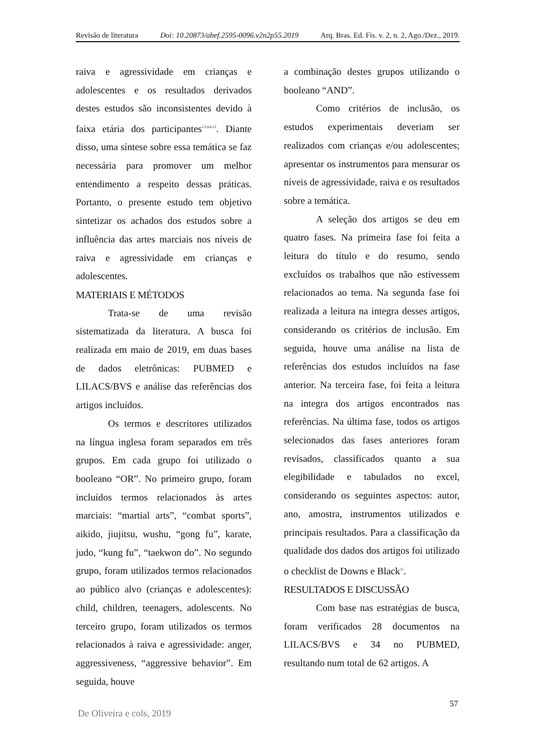Revisão de literatura Doi: 10.20873/abef.2595-0096.v2n2p55.2019 Arq. Bras. Ed. Fis. v. 2, n. 2, Ago./Dez., 2019.
raiva e agressividade em crianças e adolescentes e os resultados derivados destes estudos são inconsistentes devido à faixa etária dos participantes<sup>2-3,6,8,13</sup>. Diante disso, uma síntese sobre essa temática se faz necessária para promover um melhor entendimento a respeito dessas práticas. Portanto, o presente estudo tem objetivo sintetizar os achados dos estudos sobre a influência das artes marciais nos níveis de raiva e agressividade em crianças e adolescentes.
MATERIAIS E MÉTODOS
Trata-se de uma revisão sistematizada da literatura. A busca foi realizada em maio de 2019, em duas bases de dados eletrônicas: PUBMED e LILACS/BVS e análise das referências dos artigos incluídos.
Os termos e descritores utilizados na língua inglesa foram separados em três grupos. Em cada grupo foi utilizado o booleano “OR”. No primeiro grupo, foram incluídos termos relacionados às artes marciais: “martial arts”, “combat sports”, aikido, jiujitsu, wushu, “gong fu”, karate, judo, “kung fu”, “taekwon do”. No segundo grupo, foram utilizados termos relacionados ao público alvo (crianças e adolescentes): child, children, teenagers, adolescents. No terceiro grupo, foram utilizados os termos relacionados à raiva e agressividade: anger, aggressiveness, “aggressive behavior”. Em seguida, houve
a combinação destes grupos utilizando o booleano “AND”.
Como critérios de inclusão, os estudos experimentais deveriam ser realizados com crianças e/ou adolescentes; apresentar os instrumentos para mensurar os níveis de agressividade, raiva e os resultados sobre a temática.
A seleção dos artigos se deu em quatro fases. Na primeira fase foi feita a leitura do título e do resumo, sendo excluídos os trabalhos que não estivessem relacionados ao tema. Na segunda fase foi realizada a leitura na integra desses artigos, considerando os critérios de inclusão. Em seguida, houve uma análise na lista de referências dos estudos incluídos na fase anterior. Na terceira fase, foi feita a leitura na integra dos artigos encontrados nas referências. Na última fase, todos os artigos selecionados das fases anteriores foram revisados, classificados quanto a sua elegibilidade e tabulados no excel, considerando os seguintes aspectos: autor, ano, amostra, instrumentos utilizados e principais resultados. Para a classificação da qualidade dos dados dos artigos foi utilizado o checklist de Downs e Black<sup>15</sup>.
RESULTADOS E DISCUSSÃO
Com base nas estratégias de busca, foram verificados 28 documentos na LILACS/BVS e 34 no PUBMED, resultando num total de 62 artigos. A
57
De Oliveira e cols, 2019